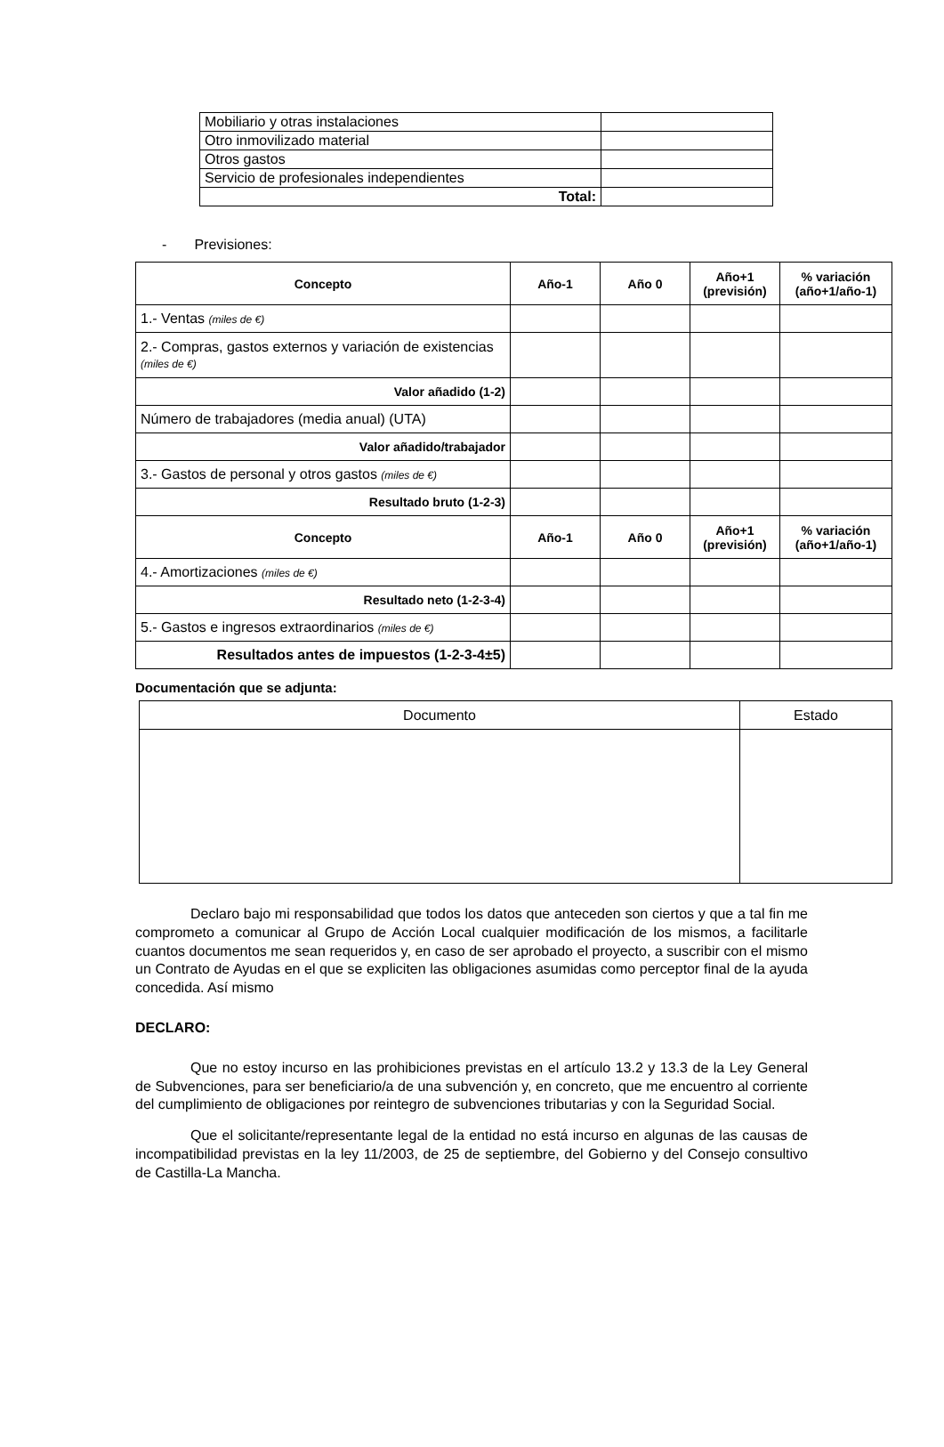| Mobiliario y otras instalaciones | |
| Otro inmovilizado material | |
| Otros gastos | |
| Servicio de profesionales independientes | |
| Total: | |
- Previsiones:
| Concepto | Año-1 | Año 0 | Año+1 (previsión) | % variación (año+1/año-1) |
| --- | --- | --- | --- | --- |
| 1.- Ventas (miles de €) | | | | |
| 2.- Compras, gastos externos y variación de existencias (miles de €) | | | | |
| Valor añadido (1-2) | | | | |
| Número de trabajadores (media anual) (UTA) | | | | |
| Valor añadido/trabajador | | | | |
| 3.- Gastos de personal y otros gastos (miles de €) | | | | |
| Resultado bruto (1-2-3) | | | | |
| Concepto | Año-1 | Año 0 | Año+1 (previsión) | % variación (año+1/año-1) |
| 4.- Amortizaciones (miles de €) | | | | |
| Resultado neto (1-2-3-4) | | | | |
| 5.- Gastos e ingresos extraordinarios (miles de €) | | | | |
| Resultados antes de impuestos (1-2-3-4±5) | | | | |
Documentación que se adjunta:
| Documento | Estado |
| --- | --- |
Declaro bajo mi responsabilidad que todos los datos que anteceden son ciertos y que a tal fin me comprometo a comunicar al Grupo de Acción Local cualquier modificación de los mismos, a facilitarle cuantos documentos me sean requeridos y, en caso de ser aprobado el proyecto, a suscribir con el mismo un Contrato de Ayudas en el que se expliciten las obligaciones asumidas como perceptor final de la ayuda concedida. Así mismo
DECLARO:
Que no estoy incurso en las prohibiciones previstas en el artículo 13.2 y 13.3 de la Ley General de Subvenciones, para ser beneficiario/a de una subvención y, en concreto, que me encuentro al corriente del cumplimiento de obligaciones por reintegro de subvenciones tributarias y con la Seguridad Social.
Que el solicitante/representante legal de la entidad no está incurso en algunas de las causas de incompatibilidad previstas en la ley 11/2003, de 25 de septiembre, del Gobierno y del Consejo consultivo de Castilla-La Mancha.